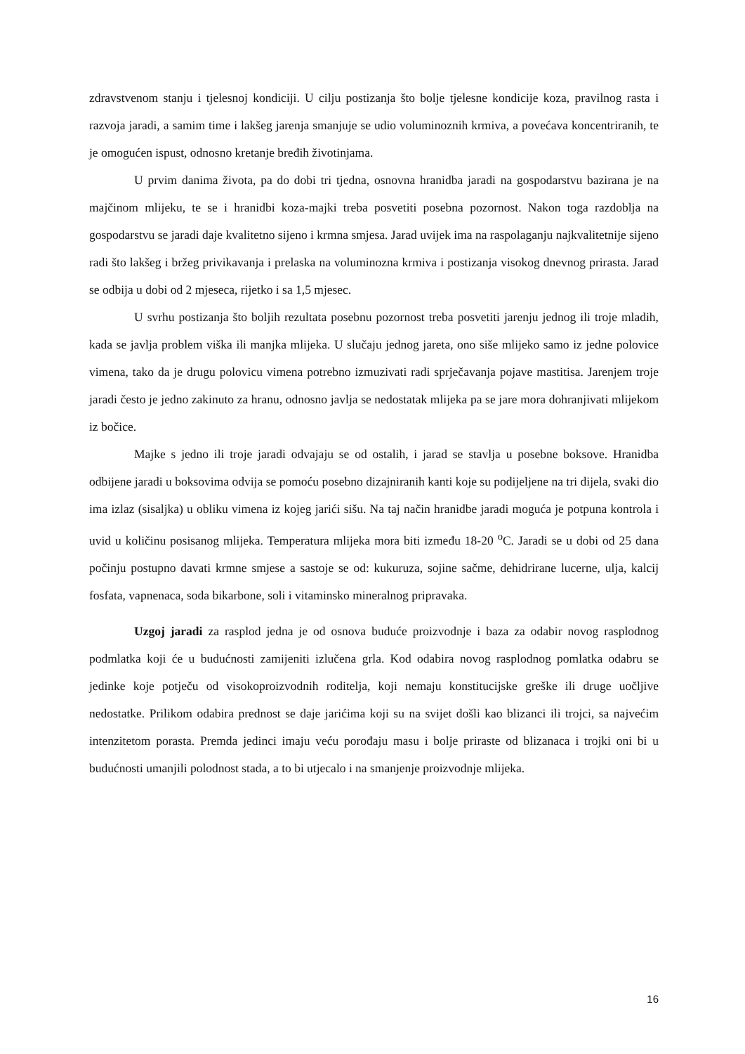zdravstvenom stanju i tjelesnoj kondiciji. U cilju postizanja što bolje tjelesne kondicije koza, pravilnog rasta i razvoja jaradi, a samim time i lakšeg jarenja smanjuje se udio voluminoznih krmiva, a povećava koncentriranih, te je omogućen ispust, odnosno kretanje bređih životinjama.
U prvim danima života, pa do dobi tri tjedna, osnovna hranidba jaradi na gospodarstvu bazirana je na majčinom mlijeku, te se i hranidbi koza-majki treba posvetiti posebna pozornost. Nakon toga razdoblja na gospodarstvu se jaradi daje kvalitetno sijeno i krmna smjesa. Jarad uvijek ima na raspolaganju najkvalitetnije sijeno radi što lakšeg i bržeg privikavanja i prelaska na voluminozna krmiva i postizanja visokog dnevnog prirasta. Jarad se odbija u dobi od 2 mjeseca, rijetko i sa 1,5 mjesec.
U svrhu postizanja što boljih rezultata posebnu pozornost treba posvetiti jarenju jednog ili troje mladih, kada se javlja problem viška ili manjka mlijeka. U slučaju jednog jareta, ono siše mlijeko samo iz jedne polovice vimena, tako da je drugu polovicu vimena potrebno izmuzivati radi sprječavanja pojave mastitisa. Jarenjem troje jaradi često je jedno zakinuto za hranu, odnosno javlja se nedostatak mlijeka pa se jare mora dohranjivati mlijekom iz bočice.
Majke s jedno ili troje jaradi odvajaju se od ostalih, i jarad se stavlja u posebne boksove. Hranidba odbijene jaradi u boksovima odvija se pomoću posebno dizajniranih kanti koje su podijeljene na tri dijela, svaki dio ima izlaz (sisaljka) u obliku vimena iz kojeg jarići sišu. Na taj način hranidbe jaradi moguća je potpuna kontrola i uvid u količinu posisanog mlijeka. Temperatura mlijeka mora biti između 18-20 <sup>o</sup>C. Jaradi se u dobi od 25 dana počinju postupno davati krmne smjese a sastoje se od: kukuruza, sojine sačme, dehidrirane lucerne, ulja, kalcij fosfata, vapnenaca, soda bikarbone, soli i vitaminsko mineralnog pripravaka.
Uzgoj jaradi za rasplod jedna je od osnova buduće proizvodnje i baza za odabir novog rasplodnog podmlatka koji će u budućnosti zamijeniti izlučena grla. Kod odabira novog rasplodnog pomlatka odabru se jedinke koje potječu od visokoproizvodnih roditelja, koji nemaju konstitucijske greške ili druge uočljive nedostatke. Prilikom odabira prednost se daje jarićima koji su na svijet došli kao blizanci ili trojci, sa najvećim intenzitetom porasta. Premda jedinci imaju veću porođaju masu i bolje priraste od blizanaca i trojki oni bi u budućnosti umanjili polodnost stada, a to bi utjecalo i na smanjenje proizvodnje mlijeka.
16